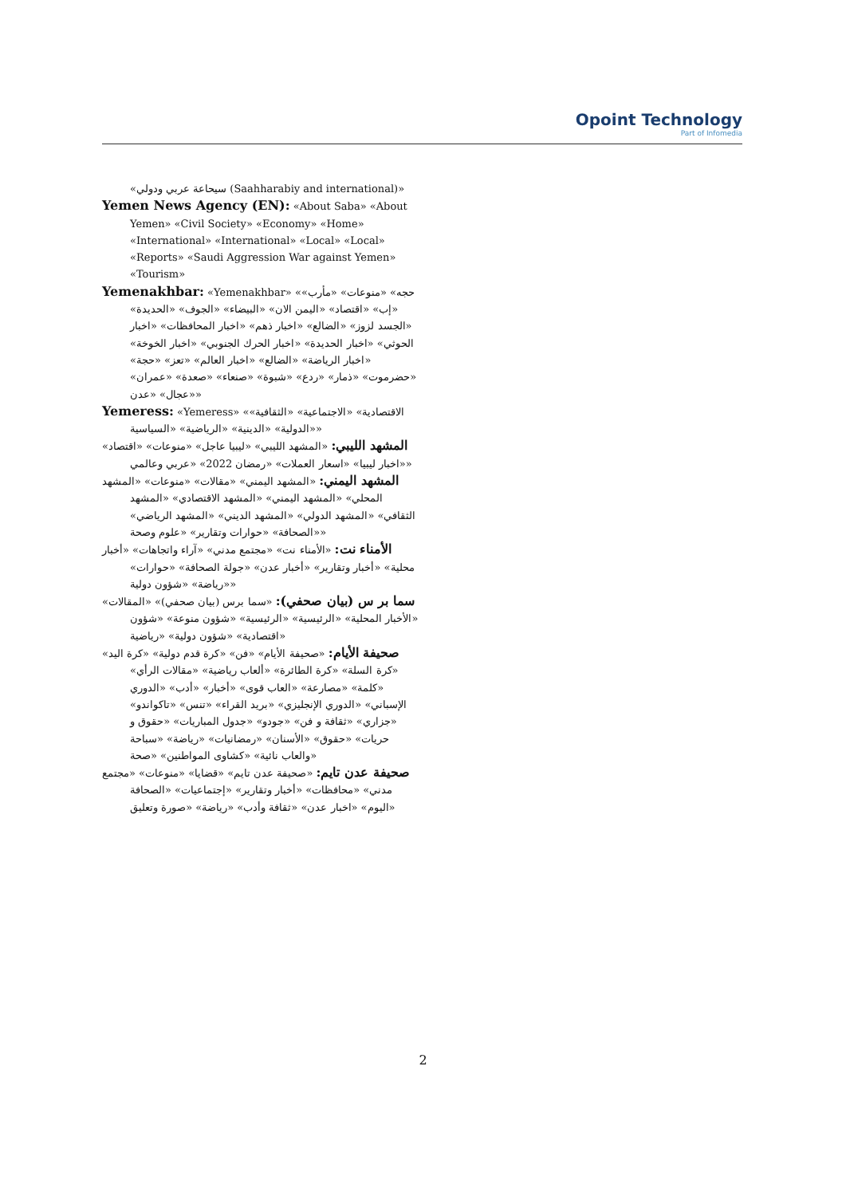Opoint Technology
Part of Infomedia
«سيحاعة عربي ودولي (Saahharabiy and international)»
Yemen News Agency (EN): «About Saba» «About Yemen» «Civil Society» «Economy» «Home» «International» «International» «Local» «Local» «Reports» «Saudi Aggression War against Yemen» «Tourism»
Yemenakhbar: «Yemenakhbar» «حجه» «منوعات» «مأرب» «إب» «اقتصاد» «اليمن الان» «البيضاء» «الجوف» «الحديدة» «الجسد لزوز» «الضالع» «اخبار ذهم» «اخبار المحافظات» «اخبار الحوثي» «اخبار الحديدة» «اخبار الحرك الجنوبي» «اخبار الخوخة» «اخبار الرياضة» «الضالع» «اخبار العالم» «تعز» «حجة» «حضرموت» «ذمار» «ردع» «شبوة» «صنعاء» «صعدة» «عمران» «عجال» «عدن»
Yemeress: «Yemeress» «الاقتصادية» «الاجتماعية» «الثقافية» «الدولية» «الدينية» «الرياضية» «السياسية»
المشهد الليبي: «المشهد الليبي» «ليبيا عاجل» «منوعات» «اقتصاد» «اخبار ليبيا» «اسعار العملات» «رمضان 2022» «عربي وعالمي»
المشهد اليمني: «المشهد اليمني» «مقالات» «منوعات» «المشهد المحلي» «المشهد اليمني» «المشهد الاقتصادي» «المشهد الثقافي» «المشهد الدولي» «المشهد الديني» «المشهد الرياضي» «الصحافة» «حوارات وتقارير» «علوم وصحة»
الأمناء نت: «الأمناء نت» «مجتمع مدني» «آراء واتجاهات» «أخبار محلية» «أخبار وتقارير» «أخبار عدن» «جولة الصحافة» «حوارات» «رياضة» «شؤون دولية»
سما بر س (بيان صحفي): «سما برس (بيان صحفي)» «المقالات» «الأخبار المحلية» «الرئيسية» «الرئيسية» «شؤون منوعة» «شؤون اقتصادية» «شؤون دولية» «رياضية»
صحيفة الأيام: «صحيفة الأيام» «فن» «كرة قدم دولية» «كرة اليد» «كرة السلة» «كرة الطائرة» «ألعاب رياضية» «مقالات الرأي» «كلمة» «مصارعة» «العاب قوى» «أخبار» «أدب» «الدوري الإسباني» «الدوري الإنجليزي» «بريد القراء» «تنس» «تاكواندو» «جزاري» «ثقافة و فن» «جودو» «جدول المباريات» «حقوق و حريات» «حقوق» «الأسنان» «رمضانيات» «رياضة» «سباحة والعاب نائية» «كشاوى المواطنين» «صحة»
صحيفة عدن تايم: «صحيفة عدن تايم» «قضايا» «منوعات» «مجتمع مدني» «محافظات» «أخبار وتقارير» «إجتماعيات» «الصحافة اليوم» «اخبار عدن» «ثقافة وأدب» «رياضة» «صورة وتعليق»
2